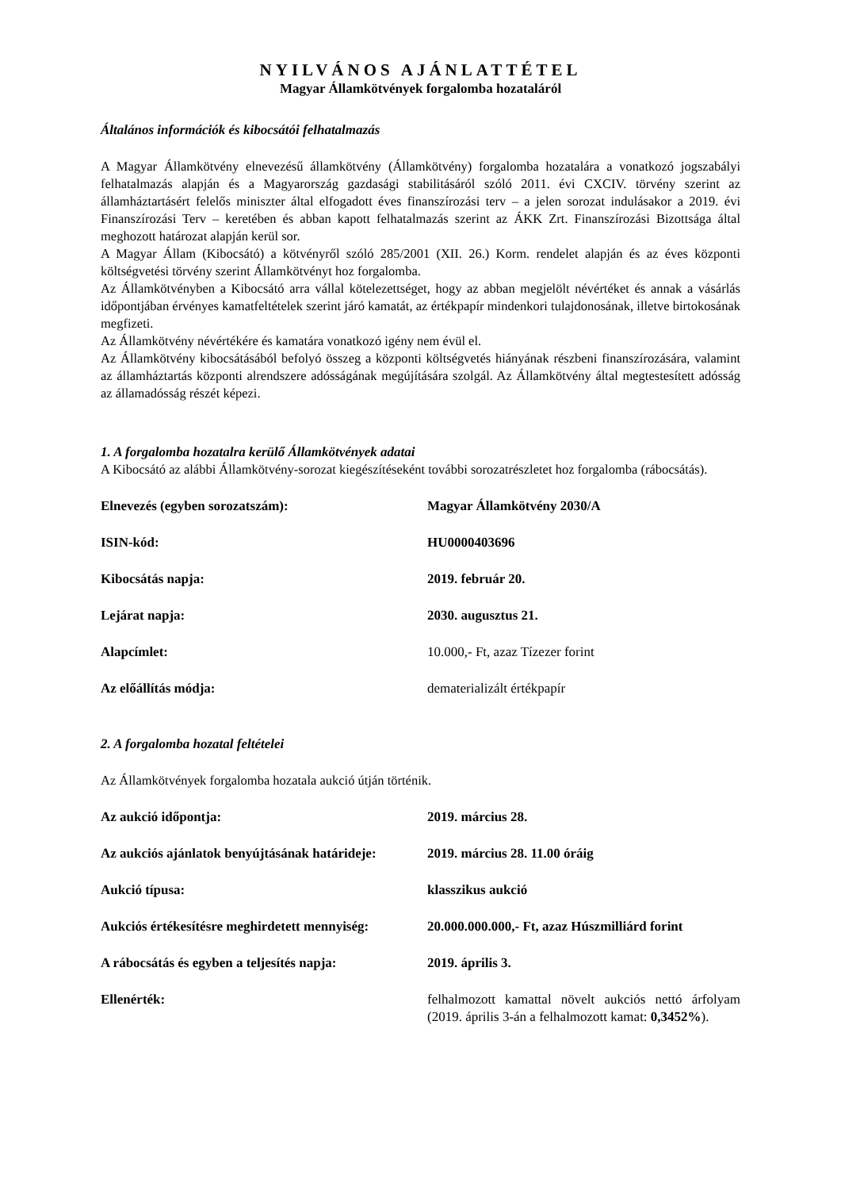NYILVÁNOS AJÁNLATTÉTEL
Magyar Államkötvények forgalomba hozataláról
Általános információk és kibocsátói felhatalmazás
A Magyar Államkötvény elnevezésű államkötvény (Államkötvény) forgalomba hozatalára a vonatkozó jogszabályi felhatalmazás alapján és a Magyarország gazdasági stabilitásáról szóló 2011. évi CXCIV. törvény szerint az államháztartásért felelős miniszter által elfogadott éves finanszírozási terv – a jelen sorozat indulásakor a 2019. évi Finanszírozási Terv – keretében és abban kapott felhatalmazás szerint az ÁKK Zrt. Finanszírozási Bizottsága által meghozott határozat alapján kerül sor.
A Magyar Állam (Kibocsátó) a kötvényről szóló 285/2001 (XII. 26.) Korm. rendelet alapján és az éves központi költségvetési törvény szerint Államkötvényt hoz forgalomba.
Az Államkötvényben a Kibocsátó arra vállal kötelezettséget, hogy az abban megjelölt névértéket és annak a vásárlás időpontjában érvényes kamatfeltételek szerint járó kamatát, az értékpapír mindenkori tulajdonosának, illetve birtokosának megfizeti.
Az Államkötvény névértékére és kamatára vonatkozó igény nem évül el.
Az Államkötvény kibocsátásából befolyó összeg a központi költségvetés hiányának részbeni finanszírozására, valamint az államháztartás központi alrendszere adósságának megújítására szolgál. Az Államkötvény által megtestesített adósság az államadósság részét képezi.
1. A forgalomba hozatalra kerülő Államkötvények adatai
A Kibocsátó az alábbi Államkötvény-sorozat kiegészítéseként további sorozatrészletet hoz forgalomba (rábocsátás).
| Elnevezés (egyben sorozatszám): | Magyar Államkötvény 2030/A |
| ISIN-kód: | HU0000403696 |
| Kibocsátás napja: | 2019. február 20. |
| Lejárat napja: | 2030. augusztus 21. |
| Alapcímlet: | 10.000,- Ft, azaz Tízezer forint |
| Az előállítás módja: | dematerializált értékpapír |
2. A forgalomba hozatal feltételei
Az Államkötvények forgalomba hozatala aukció útján történik.
| Az aukció időpontja: | 2019. március 28. |
| Az aukciós ajánlatok benyújtásának határideje: | 2019. március 28. 11.00 óráig |
| Aukció típusa: | klasszikus aukció |
| Aukciós értékesítésre meghirdetett mennyiség: | 20.000.000.000,- Ft, azaz Húszmilliárd forint |
| A rábocsátás és egyben a teljesítés napja: | 2019. április 3. |
| Ellenérték: | felhalmozott kamattal növelt aukciós nettó árfolyam (2019. április 3-án a felhalmozott kamat: 0,3452% ). |